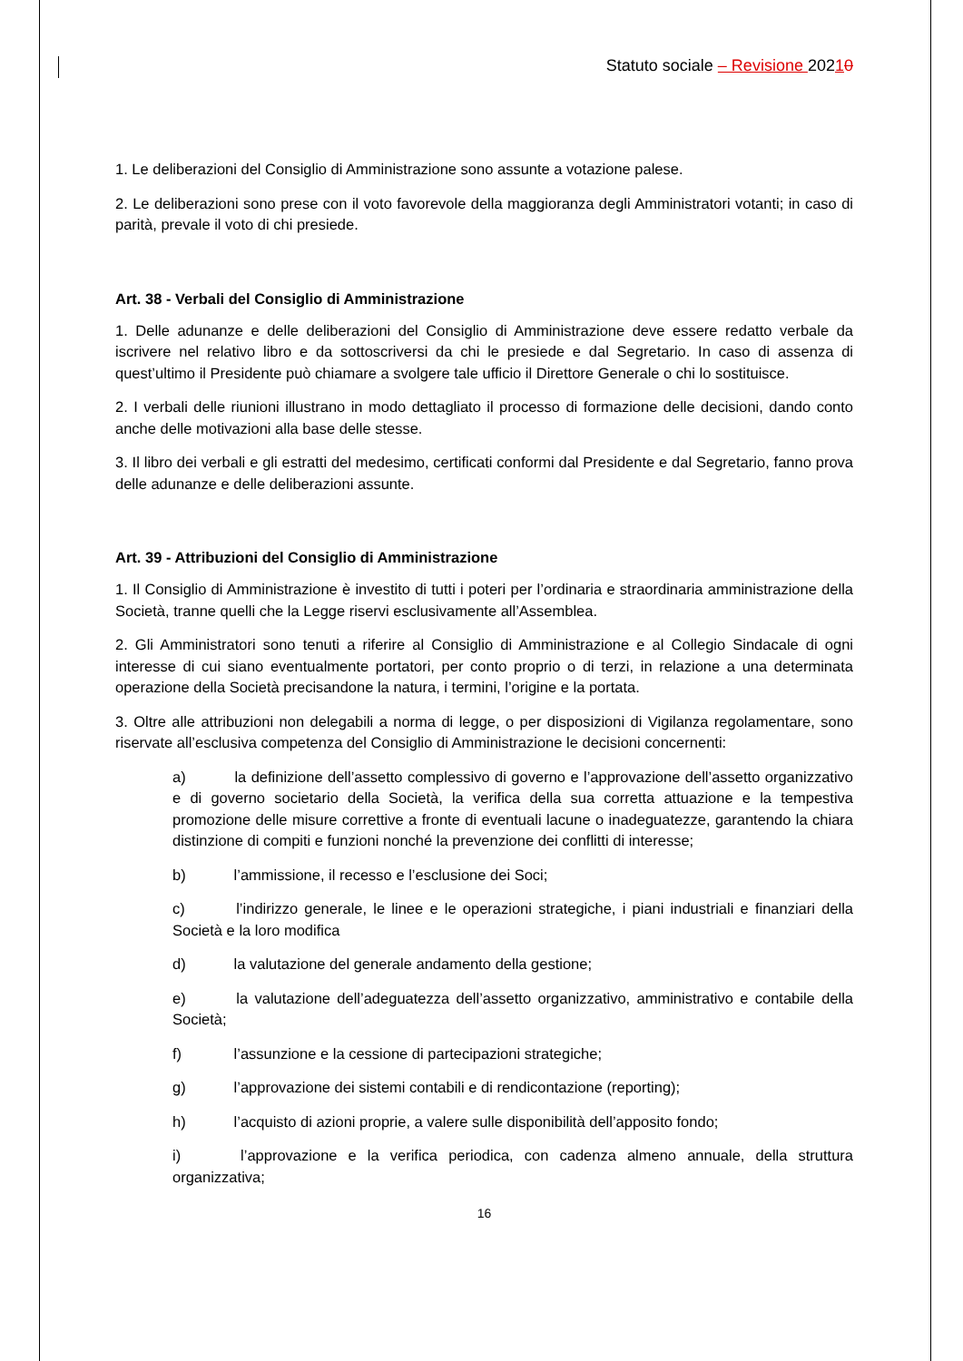Statuto sociale – Revisione 20210
1. Le deliberazioni del Consiglio di Amministrazione sono assunte a votazione palese.
2. Le deliberazioni sono prese con il voto favorevole della maggioranza degli Amministratori votanti; in caso di parità, prevale il voto di chi presiede.
Art. 38 - Verbali del Consiglio di Amministrazione
1. Delle adunanze e delle deliberazioni del Consiglio di Amministrazione deve essere redatto verbale da iscrivere nel relativo libro e da sottoscriversi da chi le presiede e dal Segretario. In caso di assenza di quest’ultimo il Presidente può chiamare a svolgere tale ufficio il Direttore Generale o chi lo sostituisce.
2. I verbali delle riunioni illustrano in modo dettagliato il processo di formazione delle decisioni, dando conto anche delle motivazioni alla base delle stesse.
3. Il libro dei verbali e gli estratti del medesimo, certificati conformi dal Presidente e dal Segretario, fanno prova delle adunanze e delle deliberazioni assunte.
Art. 39 - Attribuzioni del Consiglio di Amministrazione
1. Il Consiglio di Amministrazione è investito di tutti i poteri per l’ordinaria e straordinaria amministrazione della Società, tranne quelli che la Legge riservi esclusivamente all’Assemblea.
2. Gli Amministratori sono tenuti a riferire al Consiglio di Amministrazione e al Collegio Sindacale di ogni interesse di cui siano eventualmente portatori, per conto proprio o di terzi, in relazione a una determinata operazione della Società precisandone la natura, i termini, l’origine e la portata.
3. Oltre alle attribuzioni non delegabili a norma di legge, o per disposizioni di Vigilanza regolamentare, sono riservate all’esclusiva competenza del Consiglio di Amministrazione le decisioni concernenti:
a) la definizione dell’assetto complessivo di governo e l’approvazione dell’assetto organizzativo e di governo societario della Società, la verifica della sua corretta attuazione e la tempestiva promozione delle misure correttive a fronte di eventuali lacune o inadeguatezze, garantendo la chiara distinzione di compiti e funzioni nonché la prevenzione dei conflitti di interesse;
b) l’ammissione, il recesso e l’esclusione dei Soci;
c) l’indirizzo generale, le linee e le operazioni strategiche, i piani industriali e finanziari della Società e la loro modifica
d) la valutazione del generale andamento della gestione;
e) la valutazione dell’adeguatezza dell’assetto organizzativo, amministrativo e contabile della Società;
f) l’assunzione e la cessione di partecipazioni strategiche;
g) l’approvazione dei sistemi contabili e di rendicontazione (reporting);
h) l’acquisto di azioni proprie, a valere sulle disponibilità dell’apposito fondo;
i) l’approvazione e la verifica periodica, con cadenza almeno annuale, della struttura organizzativa;
16